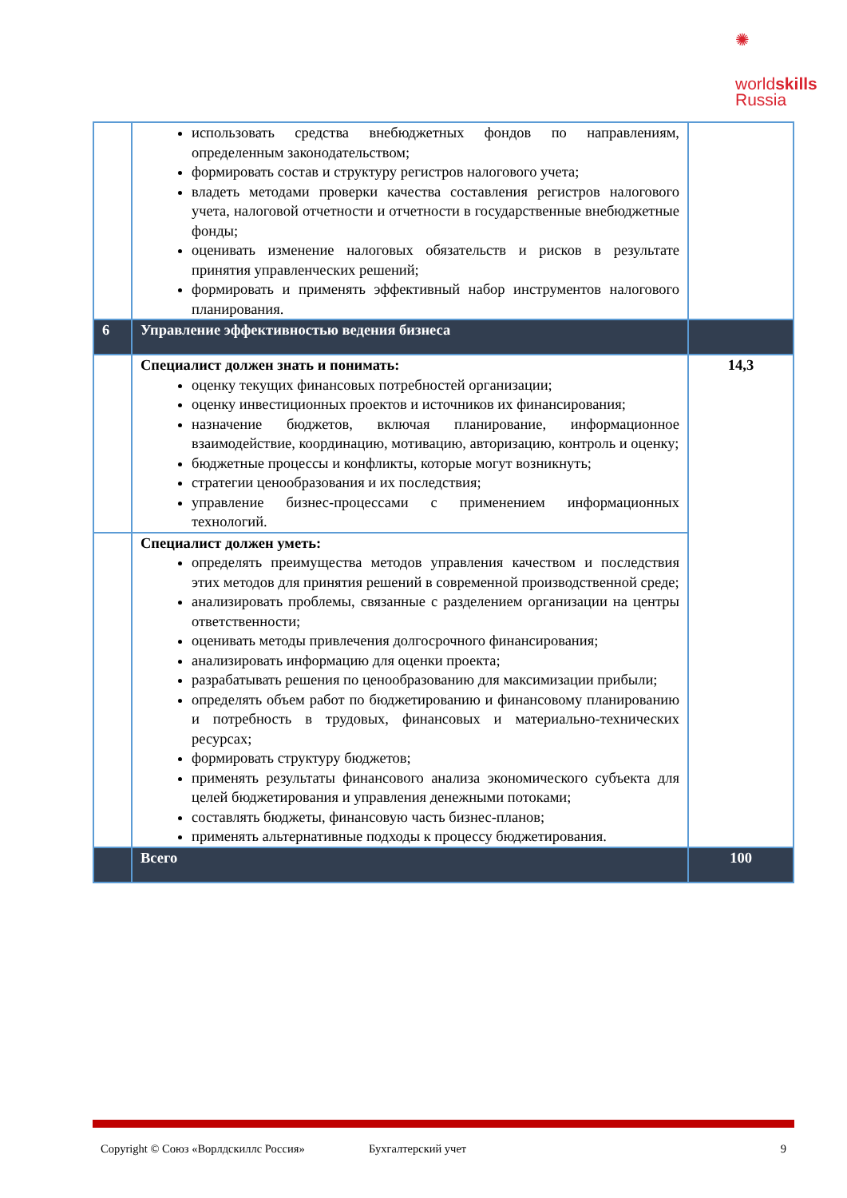✺
worldskills
Russia
| | использовать средства внебюджетных фондов по направлениям, определенным законодательством; формировать состав и структуру регистров налогового учета; владеть методами проверки качества составления регистров налогового учета, налоговой отчетности и отчетности в государственные внебюджетные фонды; оценивать изменение налоговых обязательств и рисков в результате принятия управленческих решений; формировать и применять эффективный набор инструментов налогового планирования. | |
| 6 | Управление эффективностью ведения бизнеса | |
| | Специалист должен знать и понимать: оценку текущих финансовых потребностей организации; оценку инвестиционных проектов и источников их финансирования; назначение бюджетов, включая планирование, информационное взаимодействие, координацию, мотивацию, авторизацию, контроль и оценку; бюджетные процессы и конфликты, которые могут возникнуть; стратегии ценообразования и их последствия; управление бизнес-процессами с применением информационных технологий. | 14,3 |
| | Специалист должен уметь: определять преимущества методов управления качеством и последствия этих методов для принятия решений в современной производственной среде; анализировать проблемы, связанные с разделением организации на центры ответственности; оценивать методы привлечения долгосрочного финансирования; анализировать информацию для оценки проекта; разрабатывать решения по ценообразованию для максимизации прибыли; определять объем работ по бюджетированию и финансовому планированию и потребность в трудовых, финансовых и материально-технических ресурсах; формировать структуру бюджетов; применять результаты финансового анализа экономического субъекта для целей бюджетирования и управления денежными потоками; составлять бюджеты, финансовую часть бизнес-планов; применять альтернативные подходы к процессу бюджетирования. | |
| | Всего | 100 |
Copyright © Союз «Ворлдскиллс Россия» Бухгалтерский учет 9